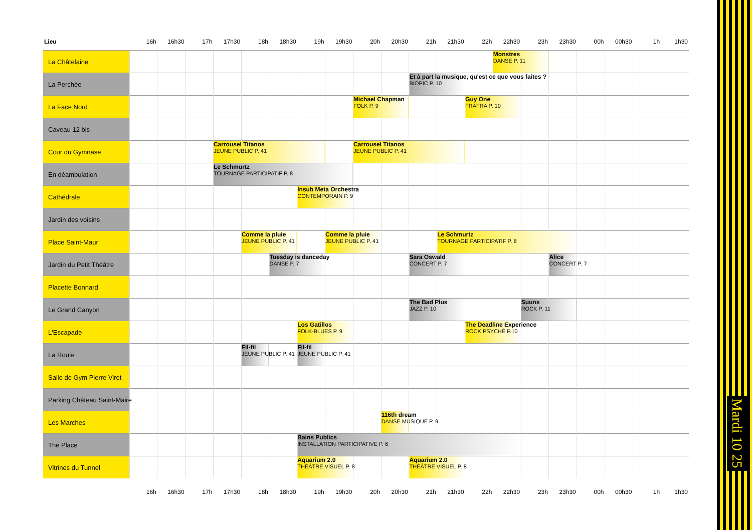| Lieu | 16h | 16h30 | 17h | 17h30 | 18h | 18h30 | 19h | 19h30 | 20h | 20h30 | 21h | 21h30 | 22h | 22h30 | 23h | 23h30 | 00h | 00h30 | 1h | 1h30 |
| --- | --- | --- | --- | --- | --- | --- | --- | --- | --- | --- | --- | --- | --- | --- | --- | --- | --- | --- | --- | --- |
| La Châtelaine | | | | | | | | | | | | | | Monstres DANSE P. 11 | | | | | | |
| La Perchée | | | | | | | | | | | Et à part la musique, qu'est ce que vous faites ? BIOPIC P. 10 | | | | | | | | | |
| La Face Nord | | | | | | | | | Michael Chapman FOLK P. 9 | | | | Guy One FRAFRA P. 10 | | | | | | | |
| Caveau 12 bis | | | | | | | | | | | | | | | | | | | | |
| Cour du Gymnase | | | | Carrousel Titanos JEUNE PUBLIC P. 41 | | | | | Carrousel Titanos JEUNE PUBLIC P. 41 | | | | | | | | | | | |
| En déambulation | | | | Le Schmurtz TOURNAGE PARTICIPATIF P. 8 | | | | | | | | | | | | | | | | |
| Cathédrale | | | | | | | Insub Meta Orchestra CONTEMPORAIN P. 9 | | | | | | | | | | | | | |
| Jardin des voisins | | | | | | | | | | | | | | | | | | | | |
| Place Saint-Maur | | | | | Comme la pluie JEUNE PUBLIC P. 41 | | | Comme la pluie JEUNE PUBLIC P. 41 | | | | Le Schmurtz TOURNAGE PARTICIPATIF P. 8 | | | | | | | | |
| Jardin du Petit Théâtre | | | | | | Tuesday is danceday DANSE P. 7 | | | | | Sara Oswald CONCERT P. 7 | | | | | Alice CONCERT P. 7 | | | | |
| Placette Bonnard | | | | | | | | | | | | | | | | | | | | |
| Le Grand Canyon | | | | | | | | | | | The Bad Plus JAZZ P. 10 | | | | Suuns ROCK P. 11 | | | | | |
| L'Escapade | | | | | | | Los Gatillos FOLK-BLUES P. 9 | | | | | | The Deadline Experience ROCK PSYCHÉ P.10 | | | | | | | |
| La Route | | | | | Fil-fil JEUNE PUBLIC P. 41 | | Fil-fil JEUNE PUBLIC P. 41 | | | | | | | | | | | | | |
| Salle de Gym Pierre Viret | | | | | | | | | | | | | | | | | | | | |
| Parking Château Saint-Maire | | | | | | | | | | | | | | | | | | | | |
| Les Marches | | | | | | | | | | 116th dream DANSE MUSIQUE P. 9 | | | | | | | | | | |
| The Place | | | | | | | Bains Publics INSTALLATION PARTICIPATIVE P. 6 | | | | | | | | | | | | | |
| Vitrines du Tunnel | | | | | | | Aquarium 2.0 THÉÂTRE VISUEL P. 8 | | | | Aquarium 2.0 THÉÂTRE VISUEL P. 8 | | | | | | | | | |
| | 16h | 16h30 | 17h | 17h30 | 18h | 18h30 | 19h | 19h30 | 20h | 20h30 | 21h | 21h30 | 22h | 22h30 | 23h | 23h30 | 00h | 00h30 | 1h | 1h30 |
Mardi 10 25